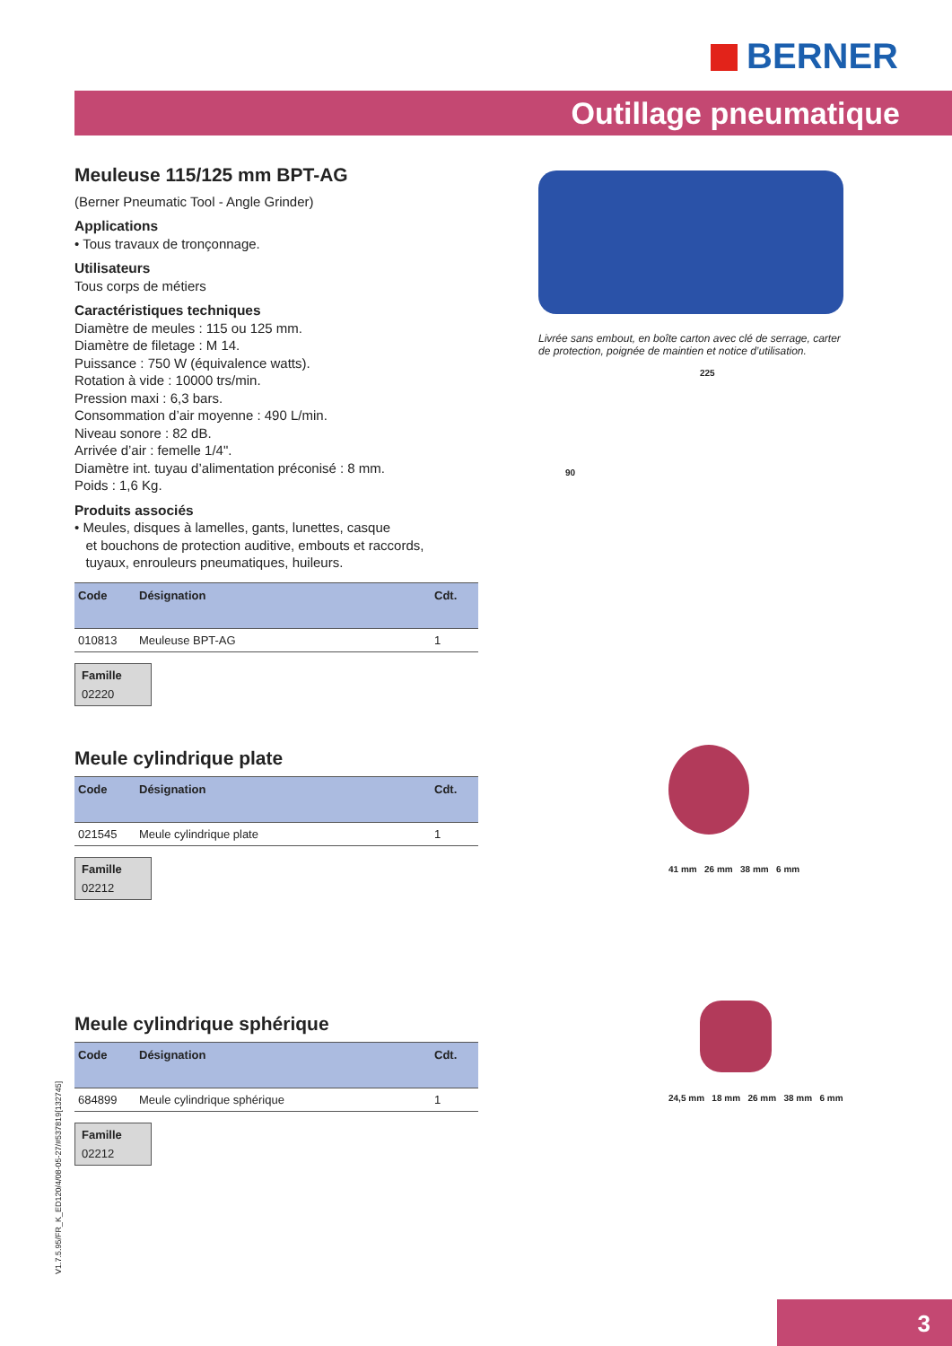BERNER
Outillage pneumatique
Meuleuse 115/125 mm BPT-AG
(Berner Pneumatic Tool - Angle Grinder)
Applications
• Tous travaux de tronçonnage.
Utilisateurs
Tous corps de métiers
Caractéristiques techniques
Diamètre de meules : 115 ou 125 mm.
Diamètre de filetage : M 14.
Puissance : 750 W (équivalence watts).
Rotation à vide : 10000 trs/min.
Pression maxi : 6,3 bars.
Consommation d’air moyenne : 490 L/min.
Niveau sonore : 82 dB.
Arrivée d’air : femelle 1/4".
Diamètre int. tuyau d’alimentation préconisé : 8 mm.
Poids : 1,6 Kg.
Produits associés
• Meules, disques à lamelles, gants, lunettes, casque
et bouchons de protection auditive, embouts et raccords,
tuyaux, enrouleurs pneumatiques, huileurs.
| Code | Désignation | Cdt. |
| --- | --- | --- |
| 010813 | Meuleuse BPT-AG | 1 |
Famille
02220
Meule cylindrique plate
| Code | Désignation | Cdt. |
| --- | --- | --- |
| 021545 | Meule cylindrique plate | 1 |
Famille
02212
Meule cylindrique sphérique
| Code | Désignation | Cdt. |
| --- | --- | --- |
| 684899 | Meule cylindrique sphérique | 1 |
Famille
02212
Livrée sans embout, en boîte carton avec clé de serrage, carter de protection, poignée de maintien et notice d’utilisation.
225
90
41 mm 26 mm 38 mm 6 mm
24,5 mm 18 mm 26 mm 38 mm 6 mm
V1.7.5.95/FR_K_ED120/4/08-05-27/#537819[132745]
3